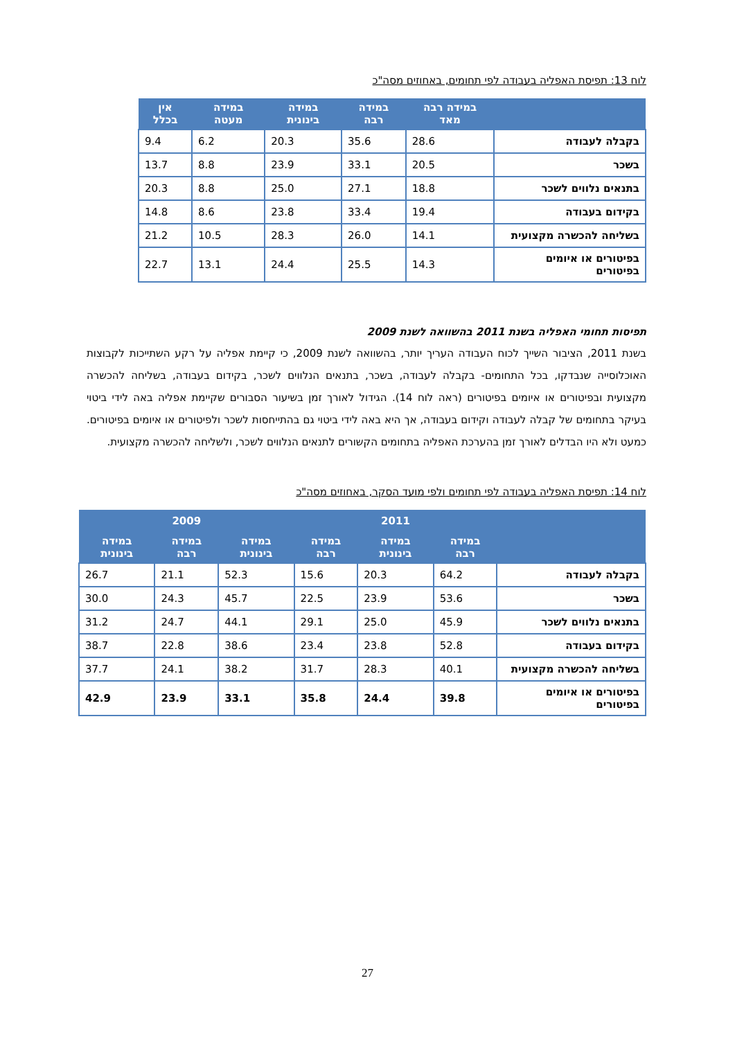לוח 13: תפיסת האפליה בעבודה לפי תחומים, באחוזים מסה"כ
| | במידה רבה מאד | במידה רבה | במידה בינונית | במידה מעטה | אין בכלל |
| --- | --- | --- | --- | --- | --- |
| בקבלה לעבודה | 28.6 | 35.6 | 20.3 | 6.2 | 9.4 |
| בשכר | 20.5 | 33.1 | 23.9 | 8.8 | 13.7 |
| בתנאים נלווים לשכר | 18.8 | 27.1 | 25.0 | 8.8 | 20.3 |
| בקידום בעבודה | 19.4 | 33.4 | 23.8 | 8.6 | 14.8 |
| בשליחה להכשרה מקצועית | 14.1 | 26.0 | 28.3 | 10.5 | 21.2 |
| בפיטורים או איומים בפיטורים | 14.3 | 25.5 | 24.4 | 13.1 | 22.7 |
תפיסות תחומי האפליה בשנת 2011 בהשוואה לשנת 2009
בשנת 2011, הציבור השייך לכוח העבודה העריך יותר, בהשוואה לשנת 2009, כי קיימת אפליה על רקע השתייכות לקבוצות האוכלוסייה שנבדקו, בכל התחומים- בקבלה לעבודה, בשכר, בתנאים הנלווים לשכר, בקידום בעבודה, בשליחה להכשרה מקצועית ובפיטורים או איומים בפיטורים (ראה לוח 14). הגידול לאורך זמן בשיעור הסבורים שקיימת אפליה באה לידי ביטוי בעיקר בתחומים של קבלה לעבודה וקידום בעבודה, אך היא באה לידי ביטוי גם בהתייחסות לשכר ולפיטורים או איומים בפיטורים. כמעט ולא היו הבדלים לאורך זמן בהערכת האפליה בתחומים הקשורים לתנאים הנלווים לשכר, ולשליחה להכשרה מקצועית.
לוח 14: תפיסת האפליה בעבודה לפי תחומים ולפי מועד הסקר, באחוזים מסה"כ
| | 2011 | | | 2009 | | |
| --- | --- | --- | --- | --- | --- | --- |
| | במידה רבה | במידה בינונית | במידה רבה | במידה בינונית | במידה רבה | במידה בינונית |
| בקבלה לעבודה | 64.2 | 20.3 | 15.6 | 52.3 | 21.1 | 26.7 |
| בשכר | 53.6 | 23.9 | 22.5 | 45.7 | 24.3 | 30.0 |
| בתנאים נלווים לשכר | 45.9 | 25.0 | 29.1 | 44.1 | 24.7 | 31.2 |
| בקידום בעבודה | 52.8 | 23.8 | 23.4 | 38.6 | 22.8 | 38.7 |
| בשליחה להכשרה מקצועית | 40.1 | 28.3 | 31.7 | 38.2 | 24.1 | 37.7 |
| בפיטורים או איומים בפיטורים | 39.8 | 24.4 | 35.8 | 33.1 | 23.9 | 42.9 |
27